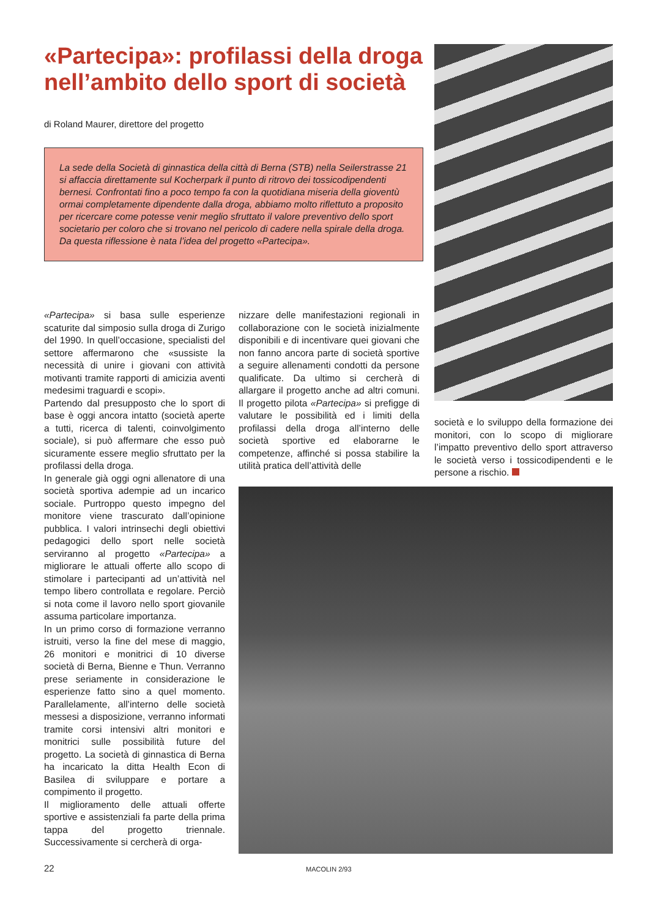«Partecipa»: profilassi della droga nell’ambito dello sport di società
di Roland Maurer, direttore del progetto
La sede della Società di ginnastica della città di Berna (STB) nella Seilerstrasse 21 si affaccia direttamente sul Kocherpark il punto di ritrovo dei tossicodipendenti bernesi. Confrontati fino a poco tempo fa con la quotidiana miseria della gioventù ormai completamente dipendente dalla droga, abbiamo molto riflettuto a proposito per ricercare come potesse venir meglio sfruttato il valore preventivo dello sport societario per coloro che si trovano nel pericolo di cadere nella spirale della droga. Da questa riflessione è nata l’idea del progetto «Partecipa».
«Partecipa» si basa sulle esperienze scaturite dal simposio sulla droga di Zurigo del 1990. In quell’occasione, specialisti del settore affermarono che «sussiste la necessità di unire i giovani con attività motivanti tramite rapporti di amicizia aventi medesimi traguardi e scopi».
Partendo dal presupposto che lo sport di base è oggi ancora intatto (società aperte a tutti, ricerca di talenti, coinvolgimento sociale), si può affermare che esso può sicuramente essere meglio sfruttato per la profilassi della droga.
In generale già oggi ogni allenatore di una società sportiva adempie ad un incarico sociale. Purtroppo questo impegno del monitore viene trascurato dall’opinione pubblica. I valori intrinsechi degli obiettivi pedagogici dello sport nelle società serviranno al progetto «Partecipa» a migliorare le attuali offerte allo scopo di stimolare i partecipanti ad un’attività nel tempo libero controllata e regolare. Perciò si nota come il lavoro nello sport giovanile assuma particolare importanza.
In un primo corso di formazione verranno istruiti, verso la fine del mese di maggio, 26 monitori e monitrici di 10 diverse società di Berna, Bienne e Thun. Verranno prese seriamente in considerazione le esperienze fatto sino a quel momento. Parallelamente, all’interno delle società messesi a disposizione, verranno informati tramite corsi intensivi altri monitori e monitrici sulle possibilità future del progetto. La società di ginnastica di Berna ha incaricato la ditta Health Econ di Basilea di sviluppare e portare a compimento il progetto.
Il miglioramento delle attuali offerte sportive e assistenziali fa parte della prima tappa del progetto triennale. Successivamente si cercherà di orga-
nizzare delle manifestazioni regionali in collaborazione con le società inizialmente disponibili e di incentivare quei giovani che non fanno ancora parte di società sportive a seguire allenamenti condotti da persone qualificate. Da ultimo si cercherà di allargare il progetto anche ad altri comuni. Il progetto pilota «Partecipa» si prefigge di valutare le possibilità ed i limiti della profilassi della droga all’interno delle società sportive ed elaborarne le competenze, affinché si possa stabilire la utilità pratica dell’attività delle
società e lo sviluppo della formazione dei monitori, con lo scopo di migliorare l’impatto preventivo dello sport attraverso le società verso i tossicodipendenti e le persone a rischio.
22 MACOLIN 2/93